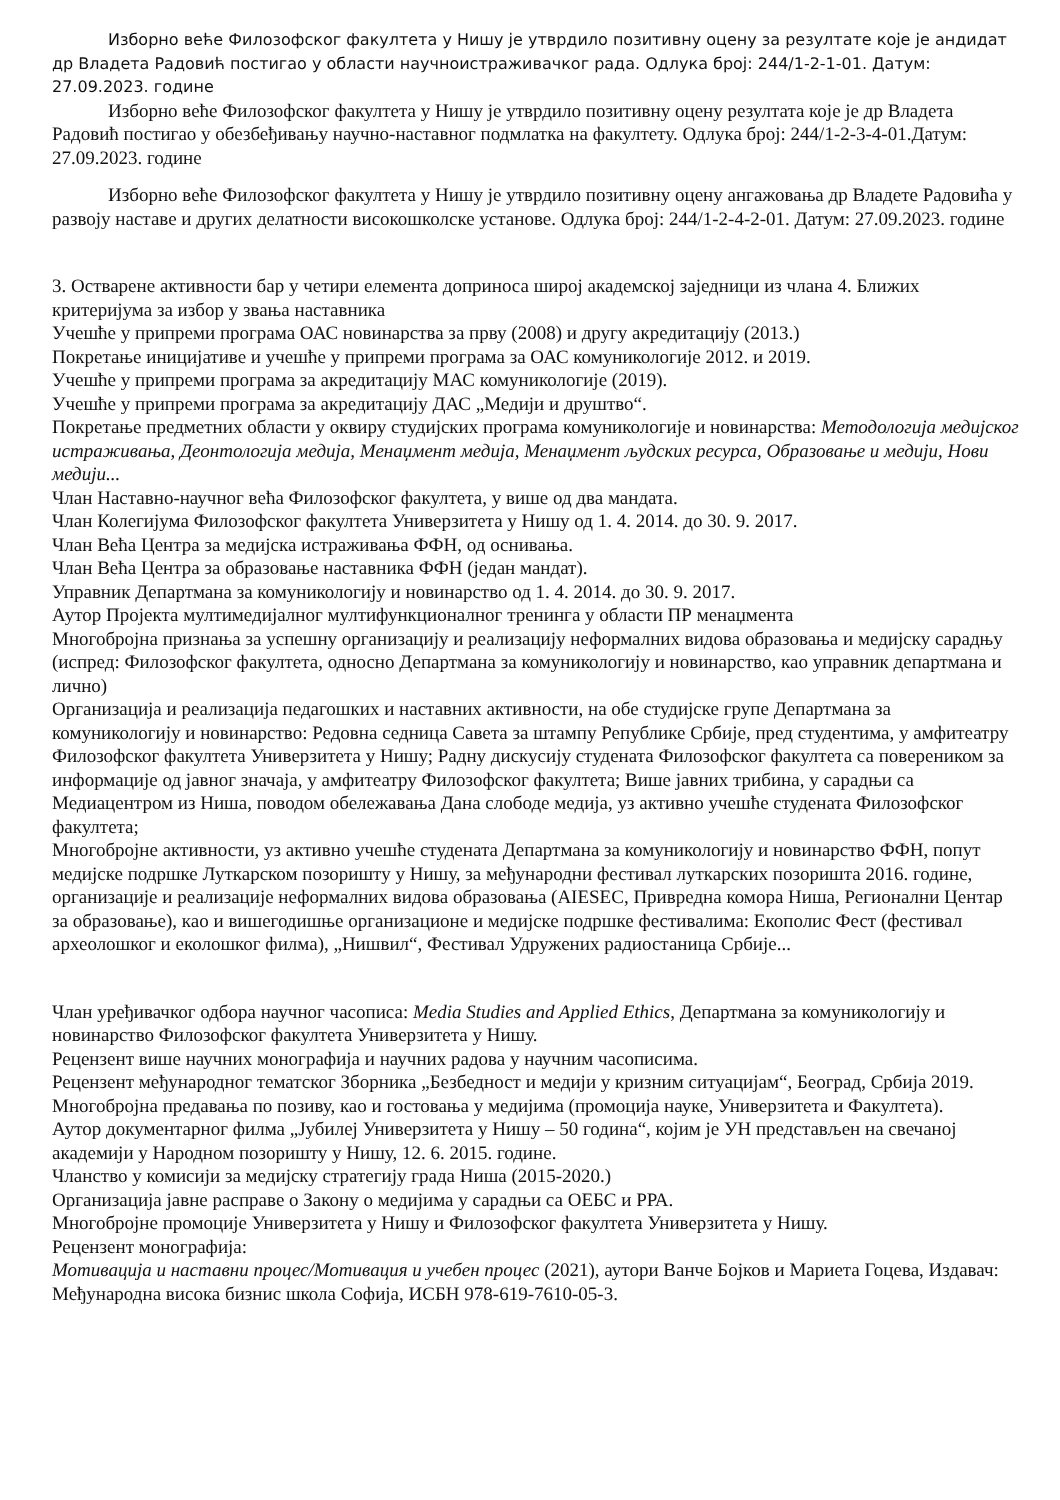Изборно веће Филозофског факултета у Нишу је утврдило позитивну оцену за резултате које је андидат др Владета Радовић постигао у области научноистраживачког рада. Одлука број: 244/1-2-1-01. Датум: 27.09.2023. године
Изборно веће Филозофског факултета у Нишу је утврдило позитивну оцену резултата које је др Владета Радовић постигао у обезбеђивању научно-наставног подмлатка на факултету. Одлука број: 244/1-2-3-4-01.Датум: 27.09.2023. године
Изборно веће Филозофског факултета у Нишу је утврдило позитивну оцену ангажовања др Владете Радовића у развоју наставе и других делатности високошколске установе. Одлука број: 244/1-2-4-2-01. Датум: 27.09.2023. године
3. Остварене активности бар у четири елемента доприноса широј академској заједници из члана 4. Ближих критеријума за избор у звања наставника
Учешће у припреми програма ОАС новинарства за прву (2008) и другу акредитацију (2013.)
Покретање иницијативе и учешће у припреми програма за ОАС комуникологије 2012. и 2019.
Учешће у припреми програма за акредитацију МАС комуникологије (2019).
Учешће у припреми програма за акредитацију ДАС „Медији и друштво“.
Покретање предметних области у оквиру студијских програма комуникологије и новинарства: Методологија медијског истраживања, Деонтологија медија, Менаџмент медија, Менаџмент људских ресурса, Образовање и медији, Нови медији...
Члан Наставно-научног већа Филозофског факултета, у више од два мандата.
Члан Колегијума Филозофског факултета Универзитета у Нишу од 1. 4. 2014. до 30. 9. 2017.
Члан Већа Центра за медијска истраживања ФФН, од оснивања.
Члан Већа Центра за образовање наставника ФФН (један мандат).
Управник Департмана за комуникологију и новинарство од 1. 4. 2014. до 30. 9. 2017.
Аутор Пројекта мултимедијалног мултифункционалног тренинга у области ПР менаџмента
Многобројна признања за успешну организацију и реализацију неформалних видова образовања и медијску сарадњу (испред: Филозофског факултета, односно Департмана за комуникологију и новинарство, као управник департмана и лично)
Организација и реализација педагошких и наставних активности, на обе студијске групе Департмана за комуникологију и новинарство: Редовна седница Савета за штампу Републике Србије, пред студентима, у амфитеатру Филозофског факултета Универзитета у Нишу; Радну дискусију студената Филозофског факултета са повереником за информације од јавног значаја, у амфитеатру Филозофског факултета; Више јавних трибина, у сарадњи са Медиацентром из Ниша, поводом обележавања Дана слободе медија, уз активно учешће студената Филозофског факултета;
Многобројне активности, уз активно учешће студената Департмана за комуникологију и новинарство ФФН, попут медијске подршке Луткарском позоришту у Нишу, за међународни фестивал луткарских позоришта 2016. године, организације и реализације неформалних видова образовања (AIESEC, Привредна комора Ниша, Регионални Центар за образовање), као и вишегодишње организационе и медијске подршке фестивалима: Екополис Фест (фестивал археолошког и еколошког филма), „Нишвил“, Фестивал Удружених радиостаница Србије...
Члан уређивачког одбора научног часописа: Media Studies and Applied Ethics, Департмана за комуникологију и новинарство Филозофског факултета Универзитета у Нишу.
Рецензент више научних монографија и научних радова у научним часописима.
Рецензент међународног тематског Зборника „Безбедност и медији у кризним ситуацијам“, Београд, Србија 2019.
Многобројна предавања по позиву, као и гостовања у медијима (промоција науке, Универзитета и Факултета).
Аутор документарног филма „Јубилеј Универзитета у Нишу – 50 година“, којим је УН представљен на свечаној академији у Народном позоришту у Нишу, 12. 6. 2015. године.
Чланство у комисији за медијску стратегију града Ниша (2015-2020.)
Организација јавне расправе о Закону о медијима у сарадњи са ОЕБС и РРА.
Многобројне промоције Универзитета у Нишу и Филозофског факултета Универзитета у Нишу.
Рецензент монографија:
Мотивација и наставни процес/Мотивация и учебен процес (2021), аутори Ванче Бојков и Мариета Гоцева, Издавач: Међународна висока бизнис школа Софија, ИСБН 978-619-7610-05-3.